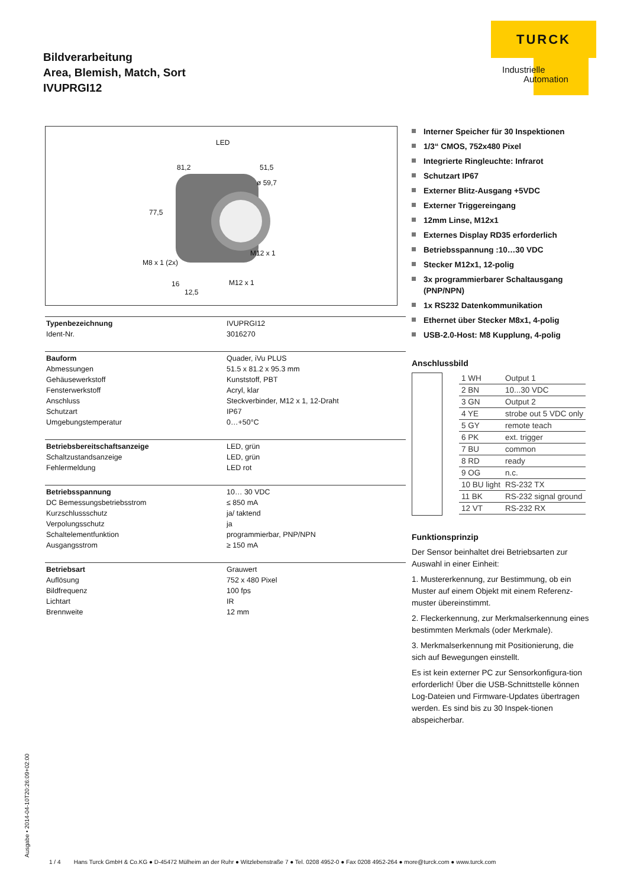Bildverarbeitung
Area, Blemish, Match, Sort
IVUPRGI12
TURCK
Industrielle
Automation
LED
81,2 51,5
ø 59,7
77,5
M12 x 1
M8 x 1 (2x)
16 M12 x 1
12,5
| Typenbezeichnung | IVUPRGI12 |
| Ident-Nr. | 3016270 |
| Bauform | Quader, iVu PLUS |
| Abmessungen | 51.5 x 81.2 x 95.3 mm |
| Gehäusewerkstoff | Kunststoff, PBT |
| Fensterwerkstoff | Acryl, klar |
| Anschluss | Steckverbinder, M12 x 1, 12-Draht |
| Schutzart | IP67 |
| Umgebungstemperatur | 0…+50°C |
| Betriebsbereitschaftsanzeige | LED, grün |
| Schaltzustandsanzeige | LED, grün |
| Fehlermeldung | LED rot |
| Betriebsspannung | 10… 30 VDC |
| DC Bemessungsbetriebsstrom | ≤ 850 mA |
| Kurzschlussschutz | ja/ taktend |
| Verpolungsschutz | ja |
| Schaltelementfunktion | programmierbar, PNP/NPN |
| Ausgangsstrom | ≥ 150 mA |
| Betriebsart | Grauwert |
| Auflösung | 752 x 480 Pixel |
| Bildfrequenz | 100 fps |
| Lichtart | IR |
| Brennweite | 12 mm |
Interner Speicher für 30 Inspektionen
1/3“ CMOS, 752x480 Pixel
Integrierte Ringleuchte: Infrarot
Schutzart IP67
Externer Blitz-Ausgang +5VDC
Externer Triggereingang
12mm Linse, M12x1
Externes Display RD35 erforderlich
Betriebsspannung :10…30 VDC
Stecker M12x1, 12-polig
3x programmierbarer Schaltausgang (PNP/NPN)
1x RS232 Datenkommunikation
Ethernet über Stecker M8x1, 4-polig
USB-2.0-Host: M8 Kupplung, 4-polig
Anschlussbild
| 1 WH | Output 1 |
| 2 BN | 10...30 VDC |
| 3 GN | Output 2 |
| 4 YE | strobe out 5 VDC only |
| 5 GY | remote teach |
| 6 PK | ext. trigger |
| 7 BU | common |
| 8 RD | ready |
| 9 OG | n.c. |
| 10 BU light | RS-232 TX |
| 11 BK | RS-232 signal ground |
| 12 VT | RS-232 RX |
Funktionsprinzip
Der Sensor beinhaltet drei Betriebsarten zur Auswahl in einer Einheit:
1. Mustererkennung, zur Bestimmung, ob ein Muster auf einem Objekt mit einem Referenz-muster übereinstimmt.
2. Fleckerkennung, zur Merkmalserkennung eines bestimmten Merkmals (oder Merkmale).
3. Merkmalserkennung mit Positionierung, die sich auf Bewegungen einstellt.
Es ist kein externer PC zur Sensorkonfigura-tion erforderlich! Über die USB-Schnittstelle können Log-Dateien und Firmware-Updates übertragen werden. Es sind bis zu 30 Inspek-tionen abspeicherbar.
Ausgabe • 2014-04-10T20:26:09+02:00
1 / 4 Hans Turck GmbH & Co.KG ● D-45472 Mülheim an der Ruhr ● Witzlebenstraße 7 ● Tel. 0208 4952-0 ● Fax 0208 4952-264 ● more@turck.com ● www.turck.com